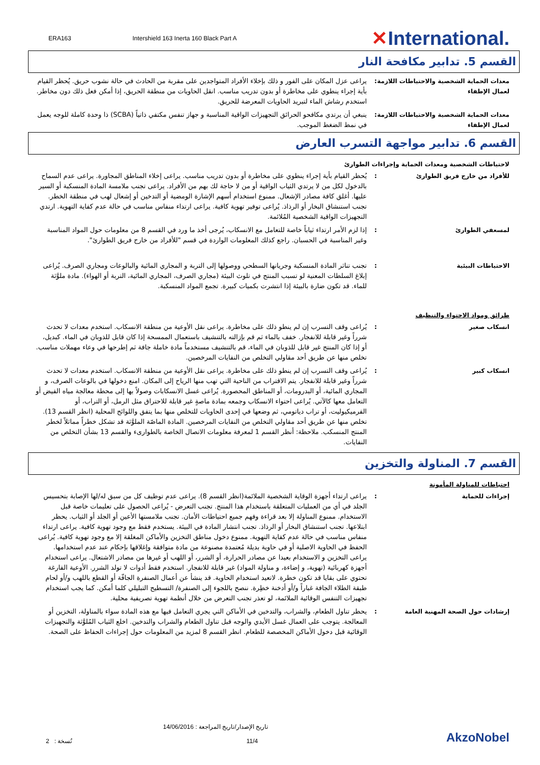ERA163
Intershield 163 Inerta 160 Black Part A
✕International.
القسم 5. تدابير مكافحة النار
معدات الحماية الشخصية والاحتياطات اللازمة لعمال الإطفاء
: يراعى عزل المكان على الفور و ذلك بإخلاء الأفراد المتواجدين على مقربة من الحادث في حالة نشوب حريق. يُحظر القيام بأية إجراء ينطوي على مخاطرة أو بدون تدريب مناسب. انقل الحاويات من منطقة الحريق، إذا أمكن فعل ذلك دون مخاطر. استخدم رشاش الماء لتبريد الحاويات المعرضة للحريق.
معدات الحماية الشخصية والاحتياطات اللازمة لعمال الإطفاء
: ينبغي أن يرتدي مكافحو الحرائق التجهيزات الواقية المناسبة و جهاز تنفس مكتفي ذاتياً (SCBA) ذا وحدة كاملة للوجه يعمل في نمط الضغط الموجب.
القسم 6. تدابير مواجهة التسرب العارض
لاحتياطات الشخصية ومعدات الحماية وإجراءات الطوارئ
للأفراد من خارج فريق الطوارئ : يُحظر القيام بأية إجراء ينطوي على مخاطرة أو بدون تدريب مناسب. يراعى إخلاء المناطق المجاورة. يراعى عدم السماح بالدخول لكل من لا يرتدي الثياب الواقية أو من لا حاجة لك بهم من الأفراد. يراعى تجنب ملامسة المادة المنسكبة أو السير عليها. أغلق كافة مصادر الإشعال. ممنوع استخدام أسهم الإشارة الومضية أو التدخين أو إشعال لهب في منطقة الخطر. تجنب استنشاق البخار أو الرذاذ. يُراعى توفير تهوية كافية. يراعى ارتداء منفاس مناسب في حالة عدم كفاية التهوية. ارتدي التجهيزات الواقية الشخصية المُلائمة.
لمسعفي الطوارئ : إذا لزم الأمر ارتداء ثياباً خاصة للتعامل مع الانسكاب، يُرجى أخذ ما ورد في القسم 8 من معلومات حول المواد المناسبة وغير المناسبة في الحسبان. راجع كذلك المعلومات الواردة في قسم "للأفراد من خارج فريق الطوارئ".
الاحتياطات البيئية : تجنب تناثر المادة المنسكبة وجريانها السطحي ووصولها إلى التربة و المجاري المائية والبالوعات ومجاري الصرف. يُراعى إبلاغ السلطات المعنية لو تسبب المنتج في تلوث البيئة (مجاري الصرف، المجاري المائية، التربة أو الهواء). مادة ملوَّثة للماء. قد تكون ضارة بالبيئة إذا انتشرت بكميات كبيرة. تجمع المواد المنسكبة.
طرائق ومواد الاحتواء والتنظيف
انسكاب صغير : يُراعى وقف التسرب إن لم ينطو ذلك على مخاطرة. يراعى نقل الأوعية من منطقة الانسكاب. استخدم معدات لا تحدث شرراً وغير قابلة للانفجار. خفف بالماء ثم قم بإزالته بالتنشيف باستعمال الممسحة إذا كان قابل للذوبان في الماء. كبديل، أو إذا كان المنتج غير قابل للذوبان في الماء، قم بالتنشيف مستخدماً مادة خاملة جافة ثم إطرحها في وعاء مهملات مناسب. تخلص منها عن طريق أحد مقاولي التخلص من النفايات المرخصين.
انسكاب كبير : يُراعى وقف التسرب إن لم ينطو ذلك على مخاطرة. يراعى نقل الأوعية من منطقة الانسكاب. استخدم معدات لا تحدث شرراً وغير قابلة للانفجار. يتم الاقتراب من الناحية التي تهب منها الرياح إلى المكان. امنع دخولها في بالوعات الصرف، و المجاري المائية، أو البدرومات، أو المناطق المحصورة. يُراعى غسل الانسكابات وصولاً بها إلى محطة معالجة مياه الفيض أو التعامل معها كالآتي. يُراعى احتواء الانسكاب وجمعه بمادة ماصةٍ غير قابلة للاحتراق مثل الرمل، أو التراب، أو الفرميكيوليت، أو تراب دياتومي، ثم وضعها في إحدى الحاويات للتخلص منها بما يتفق واللوائح المحلية (انظر القسم 13). تخلص منها عن طريق أحد مقاولي التخلص من النفايات المرخصين. المادة الماصّة الملوَّثة قد تشكل خطراً مماثلاً لخطر المنتج المنسكب. ملاحظة: أنظر القسم 1 لمعرفة معلومات الاتصال الخاصة بالطوارىء والقسم 13 بشأن التخلص من النفايات.
القسم 7. المناولة والتخزين
احتياطات للمناولة المأمونة
إجراءات للحماية : يراعى ارتداء أجهزة الوقاية الشخصية الملائمة(انظر القسم 8). يراعى عدم توظيف كل من سبق له/لها الإصابة بتحسيس الجلد في أي من العمليات المتعلقة باستخدام هذا المنتج. تجنب التعرض - يُراعى الحصول على تعليمات خاصة قبل الاستخدام. ممنوع المناولة إلا بعد قراءة وفهم جميع احتياطات الأمان. تجنب ملامستها الأعين أو الجلد أو الثياب. يحظر ابتلاعها. تجنب استنشاق البخار أو الرذاذ. تجنب انتشار المادة في البيئة. يستخدم فقط مع وجود تهوية كافية. يراعى ارتداء منفاس مناسب في حالة عدم كفاية التهوية. ممنوع دخول مناطق التخزين والأماكن المغلقة إلا مع وجود تهوية كافية. يُراعى الحفظ في الحاوية الاصلية أو في حاوية بديلة مُعتمدة مصنوعة من مادة متوافقة وإغلاقها بإحكام عند عدم استخدامها. يراعى التخزين و الاستخدام بعيدا عن مصادر الحرارة، أو الشرر، أو اللهب أو غيرها من مصادر الاشتعال. يراعى استخدام أجهزة كهربائية (تهوية، و إضاءة، و مناولة المواد) غير قابلة للانفجار. استخدم فقط أدوات لا تولد الشرر. الأوعية الفارغة تحتوي على بقايا قد تكون خطرة. لاتعيد استخدام الحاوية. قد ينشأ عن أعمال الصنفرة الجافّة أو القطع باللهب و/أو لحام طبقة الطلاء الجافة غباراً و/أو أدخنة خطِرة. ننصح باللجوء إلى الصنفرة/ التسطيح التبليلي كلما أمكن. كما يجب استخدام تجهيزات التنفس الوقائية الملائمة، لو تعذر تجنب التعرض من خلال أنظمة تهوية تصريفية محلية.
إرشادات حول الصحة المهنية العامة : يحظر تناول الطعام، والشراب، والتدخين في الأماكن التي يجري التعامل فيها مع هذه المادة سواء بالمناولة، التخزين أو المعالجة. يتوجب على العمال غسل الأيدي والوجه قبل تناول الطعام والشراب والتدخين. اخلع الثياب المُلوَّثة والتجهيزات الوقائية قبل دخول الأماكن المخصصة للطعام. انظر القسم 8 لمزيد من المعلومات حول إجراءات الحفاظ على الصحة.
نُسخة : 2
تاريخ الإصدار/تاريخ المراجعة : 14/06/2016
11/4
AkzoNobel